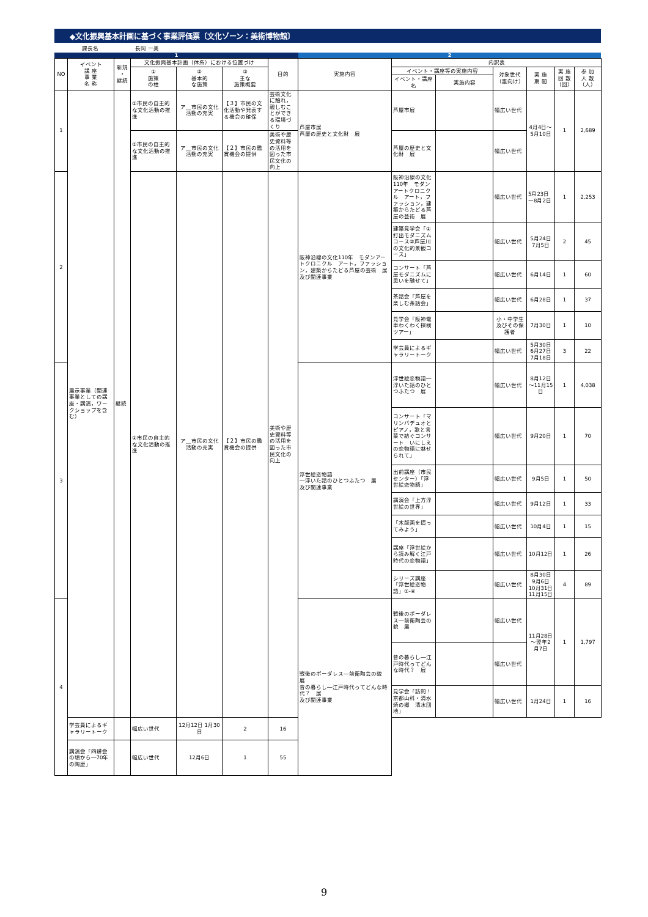◆文化振興基本計画に基づく事業評価票〔文化ゾーン：美術博物館〕
課長名 長岡 一美
1 2
| NO | イベント 講 座 事 業 名 称 | 新規 ・ 継続 | 文化振興基本計画（体系）における位置づけ | | | 目的 | 実施内容 | 内訳表 | | | | | |
| --- | --- | --- | --- | --- | --- | --- | --- | --- | --- | --- | --- | --- | --- |
| | | | ① 施策 の柱 | ② 基本的 な施策 | ③ 主な 施策概要 | | | イベント・講座等の実施内容 | | 対象世代 （誰向け） | 実 施 期 間 | 実 施 回 数 （回） | 参 加 人 数 （人） |
| | | | | | | | | イベント・講座名 | 実施内容 | | | | |
| 1 | 展示事業（関連事業としての講座・講演，ワークショップを含む） | 継続 | ①市民の自主的な文化活動の推進 | ア＿市民の文化活動の充実 | 【３】市民の文化活動や発表する機会の確保 | 芸術文化に触れ，親しむことができる環境づくり | 芦屋市展 芦屋の歴史と文化財 展 | 芦屋市展 | | 幅広い世代 | 4月4日～5月10日 | 1 | 2,689 |
| | | | ①市民の自主的な文化活動の推進 | ア＿市民の文化活動の充実 | 【２】市民の鑑賞機会の提供 | 美術や歴史資料等の活用を図った市民文化の向上 | | 芦屋の歴史と文化財 展 | | 幅広い世代 | | | |
| 2 | | | ①市民の自主的な文化活動の推進 | ア＿市民の文化活動の充実 | 【２】市民の鑑賞機会の提供 | 美術や歴史資料等の活用を図った市民文化の向上 | 阪神沿線の文化110年 モダンアートクロニクル アート，ファッション，建築からたどる芦屋の芸術 展 及び関連事業 | 阪神沿線の文化110年 モダンアートクロニクル アート，ファッション，建築からたどる芦屋の芸術 展 | | 幅広い世代 | 5月23日～8月2日 | 1 | 2,253 |
| | | | | | | | | 建築見学会「①打出モダニズムコース②芦屋川の文化的景観コース」 | | 幅広い世代 | 5月24日 7月5日 | 2 | 45 |
| | | | | | | | | コンサート「芦屋モダニズムに思いを馳せて」 | | 幅広い世代 | 6月14日 | 1 | 60 |
| | | | | | | | | 茶話会「芦屋を楽しむ茶話会」 | | 幅広い世代 | 6月28日 | 1 | 37 |
| | | | | | | | | 見学会「阪神電車わくわく探検ツアー」 | | 小・中学生及びその保護者 | 7月30日 | 1 | 10 |
| | | | | | | | | 学芸員によるギャラリートーク | | 幅広い世代 | 5月30日 6月27日 7月18日 | 3 | 22 |
| 3 | | | | | | | 浮世絵恋物語 ―浮いた話のひとつふたつ 展 及び関連事業 | 浮世絵恋物語―浮いた話のひとつふたつ 展 | | 幅広い世代 | 8月12日～11月15日 | 1 | 4,038 |
| | | | | | | | | コンサート「マリンバデュオとピアノ，歌と言葉で紡ぐコンサート いにしえの恋物語に魅せられて」 | | 幅広い世代 | 9月20日 | 1 | 70 |
| | | | | | | | | 出前講座（市民センター）「浮世絵恋物語」 | | 幅広い世代 | 9月5日 | 1 | 50 |
| | | | | | | | | 講演会「上方浮世絵の世界」 | | 幅広い世代 | 9月12日 | 1 | 33 |
| | | | | | | | | 「木版画を摺ってみよう」 | | 幅広い世代 | 10月4日 | 1 | 15 |
| | | | | | | | | 講座「浮世絵から読み解く江戸時代の恋物語」 | | 幅広い世代 | 10月12日 | 1 | 26 |
| | | | | | | | | シリーズ講座「浮世絵恋物語」①-④ | | 幅広い世代 | 8月30日 9月6日 10月31日 11月15日 | 4 | 89 |
| 4 | | | | | | | 戦後のボーダレス―前衛陶芸の貌 展 昔の暮らし―江戸時代ってどんな時代？ 展 及び関連事業 | 戦後のボーダレス―前衛陶芸の貌 展 | | 幅広い世代 | 11月28日～翌年2月7日 | 1 | 1,797 |
| | | | | | | | | 昔の暮らし―江戸時代ってどんな時代？ 展 | | 幅広い世代 | | | |
| | | | | | | | | 見学会「訪問！京都山科・清水焼の郷 清水団地」 | | 幅広い世代 | 1月24日 | 1 | 16 |
| | 学芸員によるギャラリートーク | | 幅広い世代 | 12月12日 1月30日 | 2 | 16 | | | | | | | |
| | 講演会「四耕会の頃から―70年の陶歴」 | | 幅広い世代 | 12月6日 | 1 | 55 | | | | | | | |
9